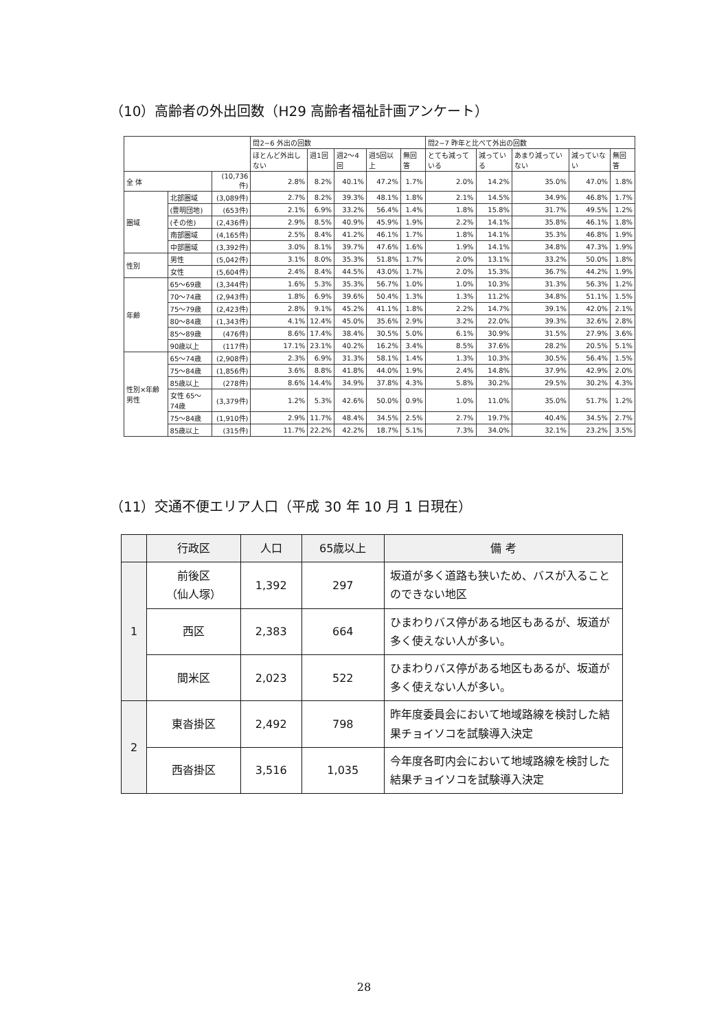（10）高齢者の外出回数（H29 高齢者福祉計画アンケート）
| | | | 問2−6 外出の回数 | | | | | 問2−7 昨年と比べて外出の回数 | | | | |
| --- | --- | --- | --- | --- | --- | --- | --- | --- | --- | --- | --- | --- |
| | | | ほとんど外出しない | 週1回 | 週2〜4回 | 週5回以上 | 無回答 | とても減っている | 減っている | あまり減っていない | 減っていない | 無回答 |
| 全 体 | | (10,736件) | 2.8% | 8.2% | 40.1% | 47.2% | 1.7% | 2.0% | 14.2% | 35.0% | 47.0% | 1.8% |
| 圏域 | 北部圏域 | (3,089件) | 2.7% | 8.2% | 39.3% | 48.1% | 1.8% | 2.1% | 14.5% | 34.9% | 46.8% | 1.7% |
| | (豊明団地) | (653件) | 2.1% | 6.9% | 33.2% | 56.4% | 1.4% | 1.8% | 15.8% | 31.7% | 49.5% | 1.2% |
| | (その他) | (2,436件) | 2.9% | 8.5% | 40.9% | 45.9% | 1.9% | 2.2% | 14.1% | 35.8% | 46.1% | 1.8% |
| | 南部圏域 | (4,165件) | 2.5% | 8.4% | 41.2% | 46.1% | 1.7% | 1.8% | 14.1% | 35.3% | 46.8% | 1.9% |
| | 中部圏域 | (3,392件) | 3.0% | 8.1% | 39.7% | 47.6% | 1.6% | 1.9% | 14.1% | 34.8% | 47.3% | 1.9% |
| 性別 | 男性 | (5,042件) | 3.1% | 8.0% | 35.3% | 51.8% | 1.7% | 2.0% | 13.1% | 33.2% | 50.0% | 1.8% |
| | 女性 | (5,604件) | 2.4% | 8.4% | 44.5% | 43.0% | 1.7% | 2.0% | 15.3% | 36.7% | 44.2% | 1.9% |
| 年齢 | 65〜69歳 | (3,344件) | 1.6% | 5.3% | 35.3% | 56.7% | 1.0% | 1.0% | 10.3% | 31.3% | 56.3% | 1.2% |
| | 70〜74歳 | (2,943件) | 1.8% | 6.9% | 39.6% | 50.4% | 1.3% | 1.3% | 11.2% | 34.8% | 51.1% | 1.5% |
| | 75〜79歳 | (2,423件) | 2.8% | 9.1% | 45.2% | 41.1% | 1.8% | 2.2% | 14.7% | 39.1% | 42.0% | 2.1% |
| | 80〜84歳 | (1,343件) | 4.1% | 12.4% | 45.0% | 35.6% | 2.9% | 3.2% | 22.0% | 39.3% | 32.6% | 2.8% |
| | 85〜89歳 | (476件) | 8.6% | 17.4% | 38.4% | 30.5% | 5.0% | 6.1% | 30.9% | 31.5% | 27.9% | 3.6% |
| | 90歳以上 | (117件) | 17.1% | 23.1% | 40.2% | 16.2% | 3.4% | 8.5% | 37.6% | 28.2% | 20.5% | 5.1% |
| 性別×年齢 男性 | 65〜74歳 | (2,908件) | 2.3% | 6.9% | 31.3% | 58.1% | 1.4% | 1.3% | 10.3% | 30.5% | 56.4% | 1.5% |
| | 75〜84歳 | (1,856件) | 3.6% | 8.8% | 41.8% | 44.0% | 1.9% | 2.4% | 14.8% | 37.9% | 42.9% | 2.0% |
| | 85歳以上 | (278件) | 8.6% | 14.4% | 34.9% | 37.8% | 4.3% | 5.8% | 30.2% | 29.5% | 30.2% | 4.3% |
| | 女性 65〜74歳 | (3,379件) | 1.2% | 5.3% | 42.6% | 50.0% | 0.9% | 1.0% | 11.0% | 35.0% | 51.7% | 1.2% |
| | 75〜84歳 | (1,910件) | 2.9% | 11.7% | 48.4% | 34.5% | 2.5% | 2.7% | 19.7% | 40.4% | 34.5% | 2.7% |
| | 85歳以上 | (315件) | 11.7% | 22.2% | 42.2% | 18.7% | 5.1% | 7.3% | 34.0% | 32.1% | 23.2% | 3.5% |
（11）交通不便エリア人口（平成 30 年 10 月 1 日現在）
| | 行政区 | 人口 | 65歳以上 | 備 考 |
| --- | --- | --- | --- | --- |
| 1 | 前後区 （仙人塚） | 1,392 | 297 | 坂道が多く道路も狭いため、バスが入ることのできない地区 |
| | 西区 | 2,383 | 664 | ひまわりバス停がある地区もあるが、坂道が多く使えない人が多い。 |
| | 間米区 | 2,023 | 522 | ひまわりバス停がある地区もあるが、坂道が多く使えない人が多い。 |
| 2 | 東沓掛区 | 2,492 | 798 | 昨年度委員会において地域路線を検討した結果チョイソコを試験導入決定 |
| | 西沓掛区 | 3,516 | 1,035 | 今年度各町内会において地域路線を検討した結果チョイソコを試験導入決定 |
28